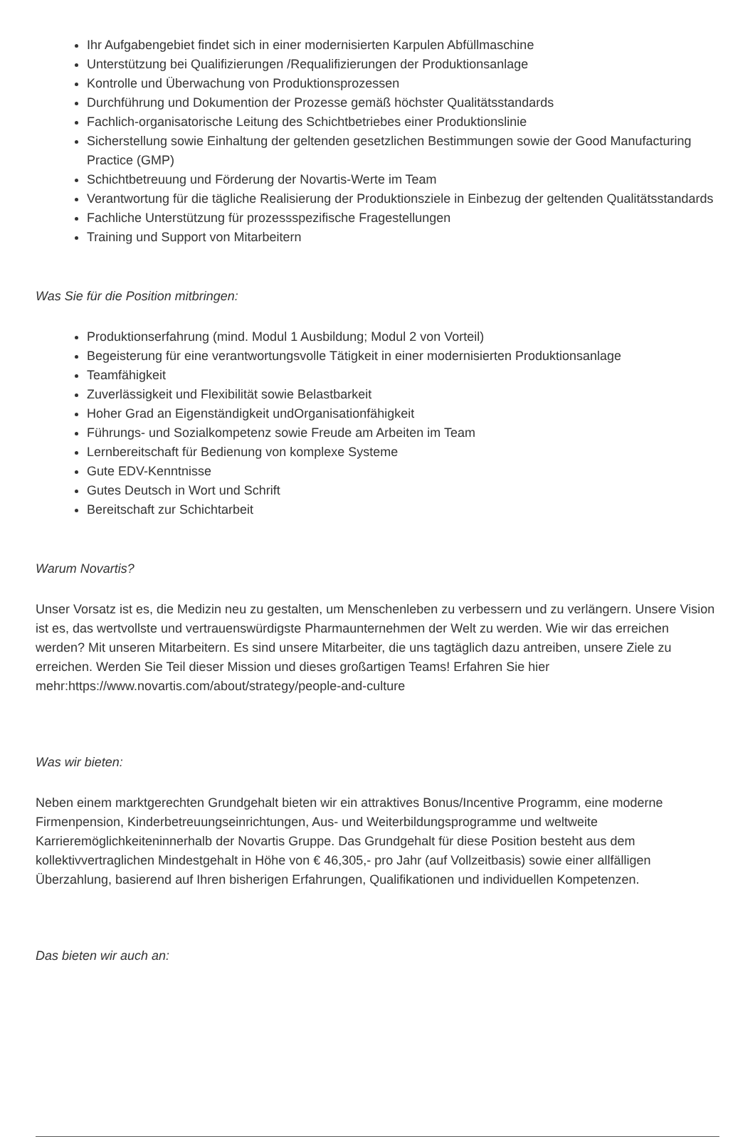Ihr Aufgabengebiet findet sich in einer modernisierten Karpulen Abfüllmaschine
Unterstützung bei Qualifizierungen /Requalifizierungen der Produktionsanlage
Kontrolle und Überwachung von Produktionsprozessen
Durchführung und Dokumention der Prozesse gemäß höchster Qualitätsstandards
Fachlich-organisatorische Leitung des Schichtbetriebes einer Produktionslinie
Sicherstellung sowie Einhaltung der geltenden gesetzlichen Bestimmungen sowie der Good Manufacturing Practice (GMP)
Schichtbetreuung und Förderung der Novartis-Werte im Team
Verantwortung für die tägliche Realisierung der Produktionsziele in Einbezug der geltenden Qualitätsstandards
Fachliche Unterstützung für prozessspezifische Fragestellungen
Training und Support von Mitarbeitern
Was Sie für die Position mitbringen:
Produktionserfahrung (mind. Modul 1 Ausbildung; Modul 2 von Vorteil)
Begeisterung für eine verantwortungsvolle Tätigkeit in einer modernisierten Produktionsanlage
Teamfähigkeit
Zuverlässigkeit und Flexibilität sowie Belastbarkeit
Hoher Grad an Eigenständigkeit undOrganisationfähigkeit
Führungs- und Sozialkompetenz sowie Freude am Arbeiten im Team
Lernbereitschaft für Bedienung von komplexe Systeme
Gute EDV-Kenntnisse
Gutes Deutsch in Wort und Schrift
Bereitschaft zur Schichtarbeit
Warum Novartis?
Unser Vorsatz ist es, die Medizin neu zu gestalten, um Menschenleben zu verbessern und zu verlängern. Unsere Vision ist es, das wertvollste und vertrauenswürdigste Pharmaunternehmen der Welt zu werden. Wie wir das erreichen werden? Mit unseren Mitarbeitern. Es sind unsere Mitarbeiter, die uns tagtäglich dazu antreiben, unsere Ziele zu erreichen. Werden Sie Teil dieser Mission und dieses großartigen Teams! Erfahren Sie hier mehr:https://www.novartis.com/about/strategy/people-and-culture
Was wir bieten:
Neben einem marktgerechten Grundgehalt bieten wir ein attraktives Bonus/Incentive Programm, eine moderne Firmenpension, Kinderbetreuungseinrichtungen, Aus- und Weiterbildungsprogramme und weltweite Karrieremöglichkeiteninnerhalb der Novartis Gruppe. Das Grundgehalt für diese Position besteht aus dem kollektivvertraglichen Mindestgehalt in Höhe von € 46,305,- pro Jahr (auf Vollzeitbasis) sowie einer allfälligen Überzahlung, basierend auf Ihren bisherigen Erfahrungen, Qualifikationen und individuellen Kompetenzen.
Das bieten wir auch an: